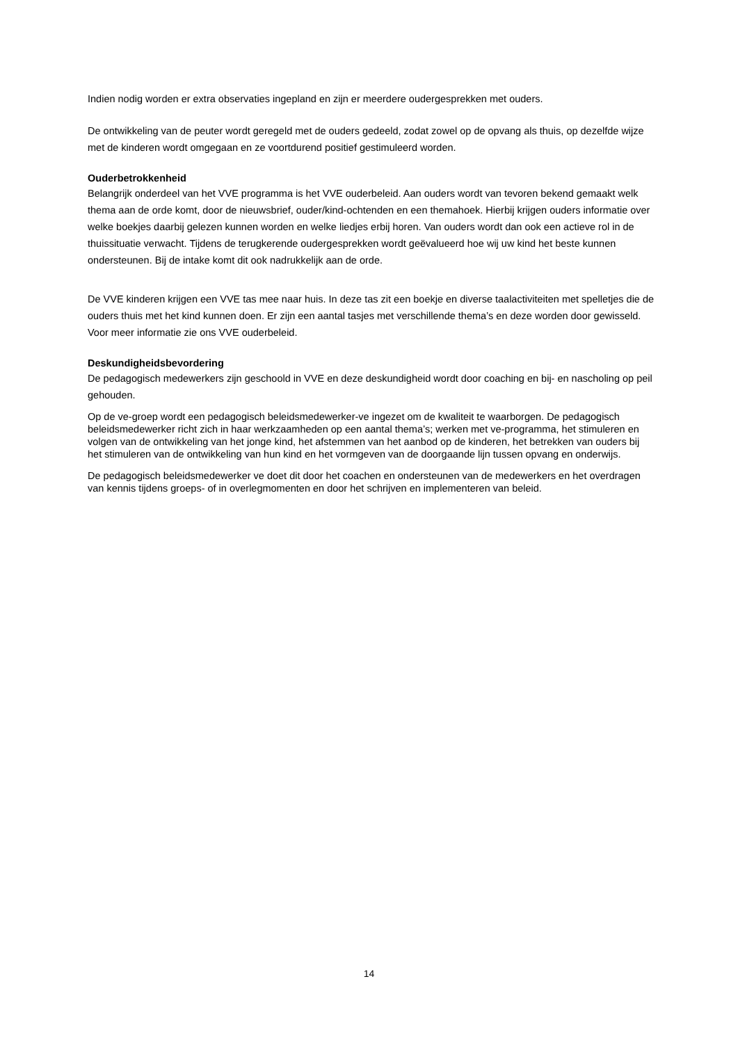Indien nodig worden er extra observaties ingepland en zijn er meerdere oudergesprekken met ouders.
De ontwikkeling van de peuter wordt geregeld met de ouders gedeeld, zodat zowel op de opvang als thuis, op dezelfde wijze met de kinderen wordt omgegaan en ze voortdurend positief gestimuleerd worden.
Ouderbetrokkenheid
Belangrijk onderdeel van het VVE programma is het VVE ouderbeleid. Aan ouders wordt van tevoren bekend gemaakt welk thema aan de orde komt, door de nieuwsbrief, ouder/kind-ochtenden en een themahoek. Hierbij krijgen ouders informatie over welke boekjes daarbij gelezen kunnen worden en welke liedjes erbij horen. Van ouders wordt dan ook een actieve rol in de thuissituatie verwacht. Tijdens de terugkerende oudergesprekken wordt geëvalueerd hoe wij uw kind het beste kunnen ondersteunen. Bij de intake komt dit ook nadrukkelijk aan de orde.
De VVE kinderen krijgen een VVE tas mee naar huis. In deze tas zit een boekje en diverse taalactiviteiten met spelletjes die de ouders thuis met het kind kunnen doen. Er zijn een aantal tasjes met verschillende thema’s en deze worden door gewisseld.
Voor meer informatie zie ons VVE ouderbeleid.
Deskundigheidsbevordering
De pedagogisch medewerkers zijn geschoold in VVE en deze deskundigheid wordt door coaching en bij- en nascholing op peil gehouden.
Op de ve-groep wordt een pedagogisch beleidsmedewerker-ve ingezet om de kwaliteit te waarborgen. De pedagogisch beleidsmedewerker richt zich in haar werkzaamheden op een aantal thema’s; werken met ve-programma, het stimuleren en volgen van de ontwikkeling van het jonge kind, het afstemmen van het aanbod op de kinderen, het betrekken van ouders bij het stimuleren van de ontwikkeling van hun kind en het vormgeven van de doorgaande lijn tussen opvang en onderwijs.
De pedagogisch beleidsmedewerker ve doet dit door het coachen en ondersteunen van de medewerkers en het overdragen van kennis tijdens groeps- of in overlegmomenten en door het schrijven en implementeren van beleid.
14